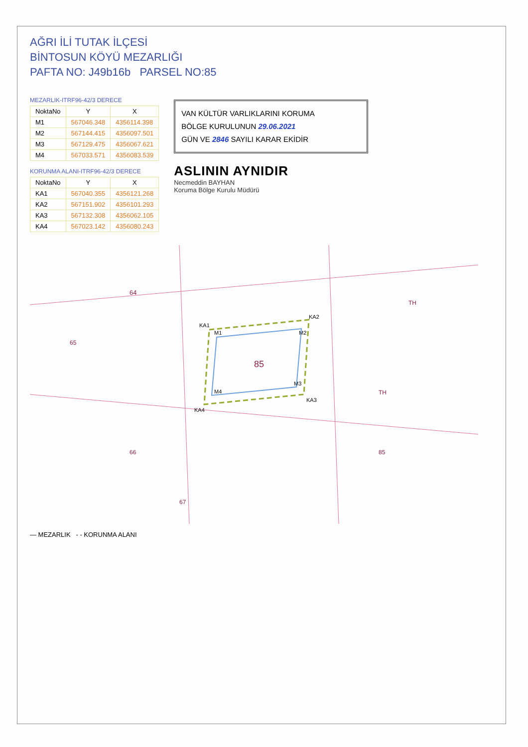AĞRI İLİ TUTAK İLÇESİ
BİNTOSUN KÖYÜ MEZARLIĞI
PAFTA NO: J49b16b PARSEL NO:85
MEZARLIK-ITRF96-42/3 DERECE
| NoktaNo | Y | X |
| --- | --- | --- |
| M1 | 567046.348 | 4356114.398 |
| M2 | 567144.415 | 4356097.501 |
| M3 | 567129.475 | 4356067.621 |
| M4 | 567033.571 | 4356083.539 |
KORUNMA ALANI-ITRF96-42/3 DERECE
| NoktaNo | Y | X |
| --- | --- | --- |
| KA1 | 567040.355 | 4356121.268 |
| KA2 | 567151.902 | 4356101.293 |
| KA3 | 567132.308 | 4356062.105 |
| KA4 | 567023.142 | 4356080.243 |
VAN KÜLTÜR VARLIKLARINI KORUMA
BÖLGE KURULUNUN 29.06.2021
GÜN VE 2846 SAYILI KARAR EKİDİR
ASLININ AYNIDIR
Necmeddin BAYHAN
Koruma Bölge Kurulu Müdürü
85
M1
M2
M3
M4
KA1
KA2
KA3
KA4
64
65
66
67
85
TH
TH
— MEZARLIK - - KORUNMA ALANI